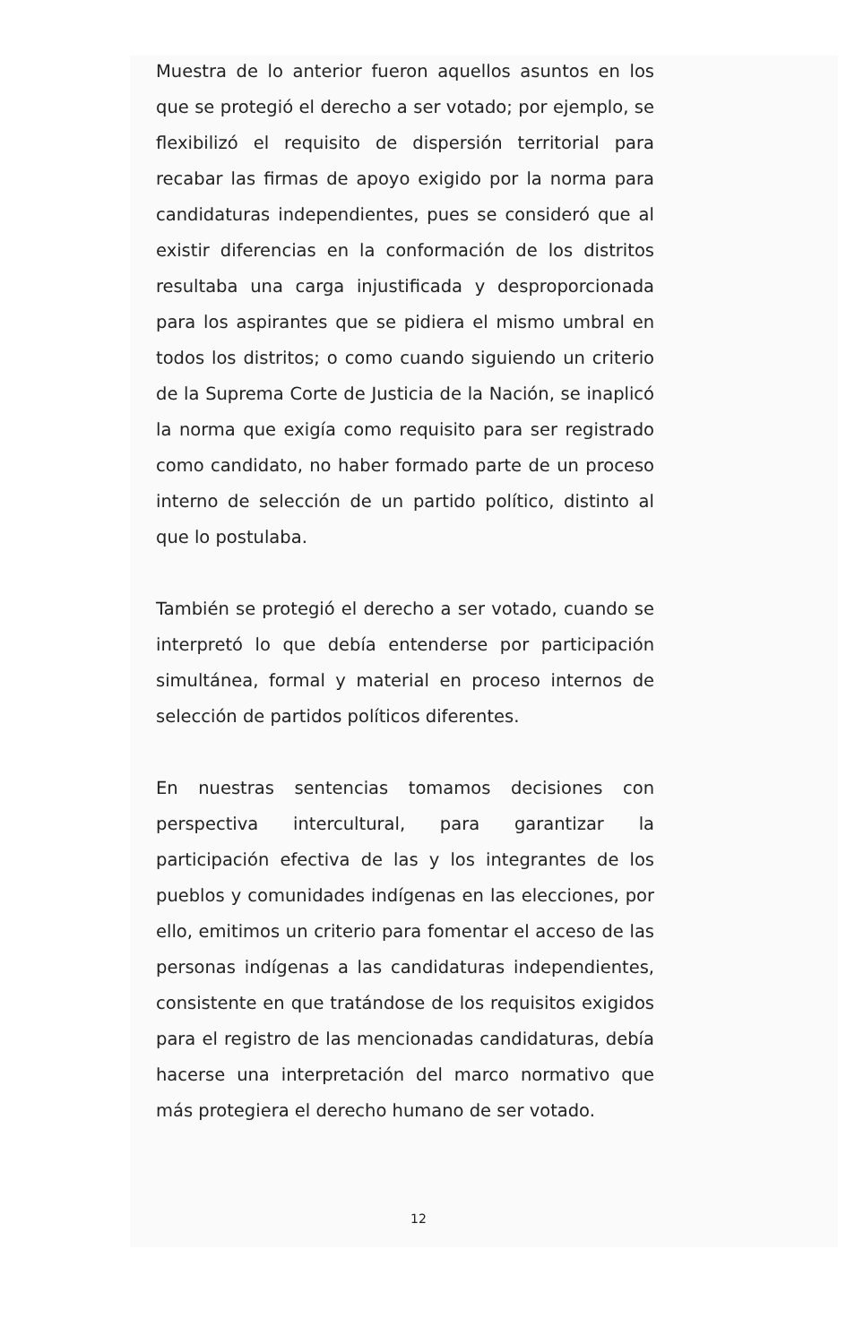Muestra de lo anterior fueron aquellos asuntos en los que se protegió el derecho a ser votado; por ejemplo, se flexibilizó el requisito de dispersión territorial para recabar las firmas de apoyo exigido por la norma para candidaturas independientes, pues se consideró que al existir diferencias en la conformación de los distritos resultaba una carga injustificada y desproporcionada para los aspirantes que se pidiera el mismo umbral en todos los distritos; o como cuando siguiendo un criterio de la Suprema Corte de Justicia de la Nación, se inaplicó la norma que exigía como requisito para ser registrado como candidato, no haber formado parte de un proceso interno de selección de un partido político, distinto al que lo postulaba.
También se protegió el derecho a ser votado, cuando se interpretó lo que debía entenderse por participación simultánea, formal y material en proceso internos de selección de partidos políticos diferentes.
En nuestras sentencias tomamos decisiones con perspectiva intercultural, para garantizar la participación efectiva de las y los integrantes de los pueblos y comunidades indígenas en las elecciones, por ello, emitimos un criterio para fomentar el acceso de las personas indígenas a las candidaturas independientes, consistente en que tratándose de los requisitos exigidos para el registro de las mencionadas candidaturas, debía hacerse una interpretación del marco normativo que más protegiera el derecho humano de ser votado.
12